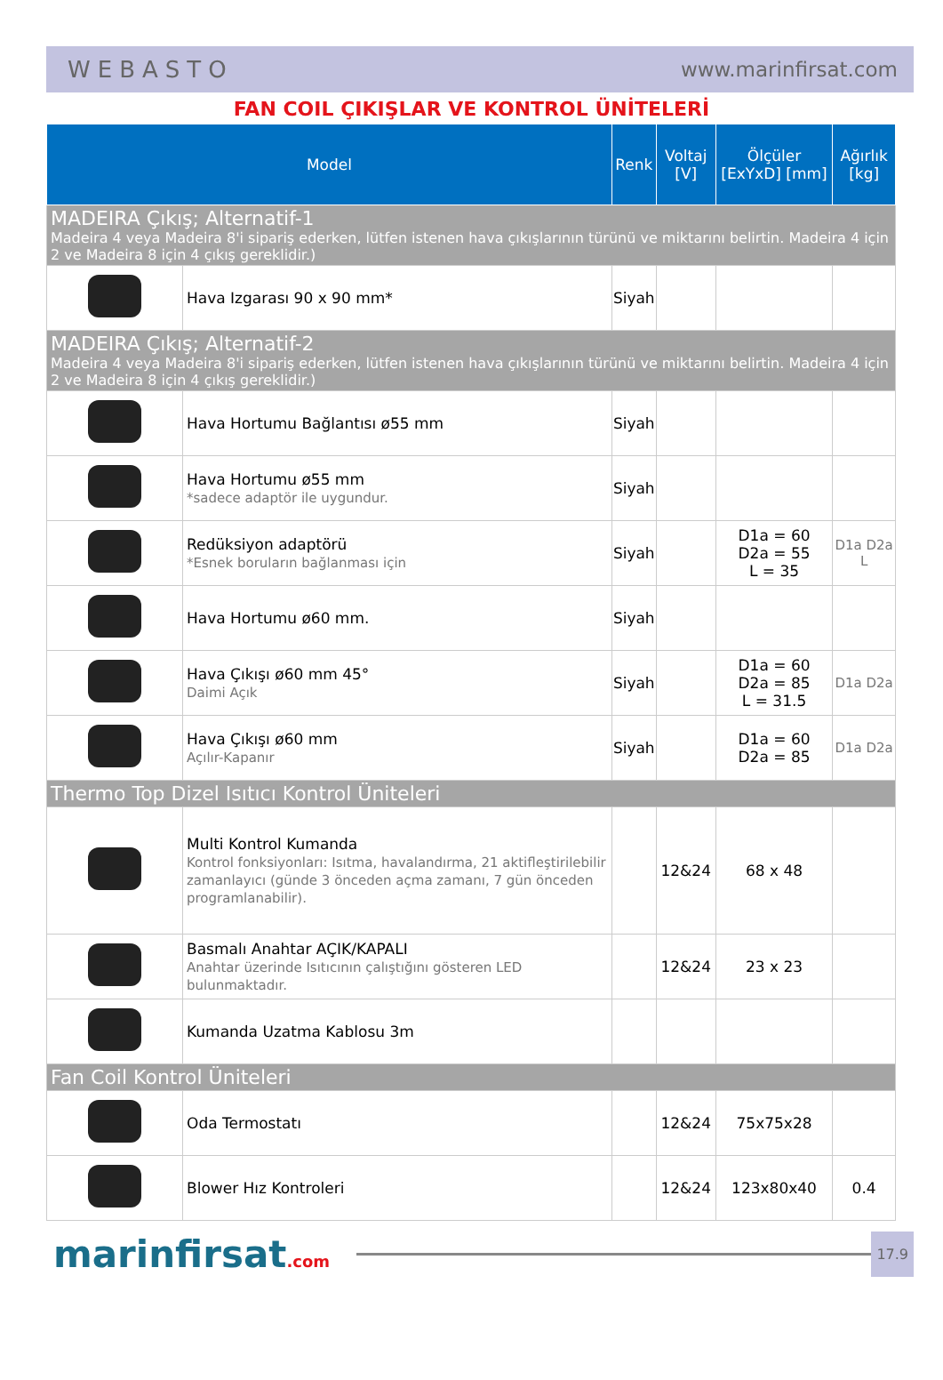WEBASTO www.marinfirsat.com
FAN COIL ÇIKIŞLAR VE KONTROL ÜNİTELERİ
| Model | | Renk | Voltaj [V] | Ölçüler [ExYxD] [mm] | Ağırlık [kg] |
| --- | --- | --- | --- | --- | --- |
| MADEIRA Çıkış; Alternatif-1 Madeira 4 veya Madeira 8'i sipariş ederken, lütfen istenen hava çıkışlarının türünü ve miktarını belirtin. Madeira 4 için 2 ve Madeira 8 için 4 çıkış gereklidir.) | | | | | |
| | Hava Izgarası 90 x 90 mm* | Siyah | | | |
| MADEIRA Çıkış; Alternatif-2 Madeira 4 veya Madeira 8'i sipariş ederken, lütfen istenen hava çıkışlarının türünü ve miktarını belirtin. Madeira 4 için 2 ve Madeira 8 için 4 çıkış gereklidir.) | | | | | |
| | Hava Hortumu Bağlantısı ø55 mm | Siyah | | | |
| | Hava Hortumu ø55 mm *sadece adaptör ile uygundur. | Siyah | | | |
| | Redüksiyon adaptörü *Esnek boruların bağlanması için | Siyah | | D1a = 60 D2a = 55 L = 35 | D1a D2a L |
| | Hava Hortumu ø60 mm. | Siyah | | | |
| | Hava Çıkışı ø60 mm 45° Daimi Açık | Siyah | | D1a = 60 D2a = 85 L = 31.5 | D1a D2a |
| | Hava Çıkışı ø60 mm Açılır-Kapanır | Siyah | | D1a = 60 D2a = 85 | D1a D2a |
| Thermo Top Dizel Isıtıcı Kontrol Üniteleri | | | | | |
| | Multi Kontrol Kumanda Kontrol fonksiyonları: Isıtma, havalandırma, 21 aktifleştirilebilir zamanlayıcı (günde 3 önceden açma zamanı, 7 gün önceden programlanabilir). | | 12&24 | 68 x 48 | |
| | Basmalı Anahtar AÇIK/KAPALI Anahtar üzerinde Isıtıcının çalıştığını gösteren LED bulunmaktadır. | | 12&24 | 23 x 23 | |
| | Kumanda Uzatma Kablosu 3m | | | | |
| Fan Coil Kontrol Üniteleri | | | | | |
| | Oda Termostatı | | 12&24 | 75x75x28 | |
| | Blower Hız Kontroleri | | 12&24 | 123x80x40 | 0.4 |
marinfirsat.com
17.9